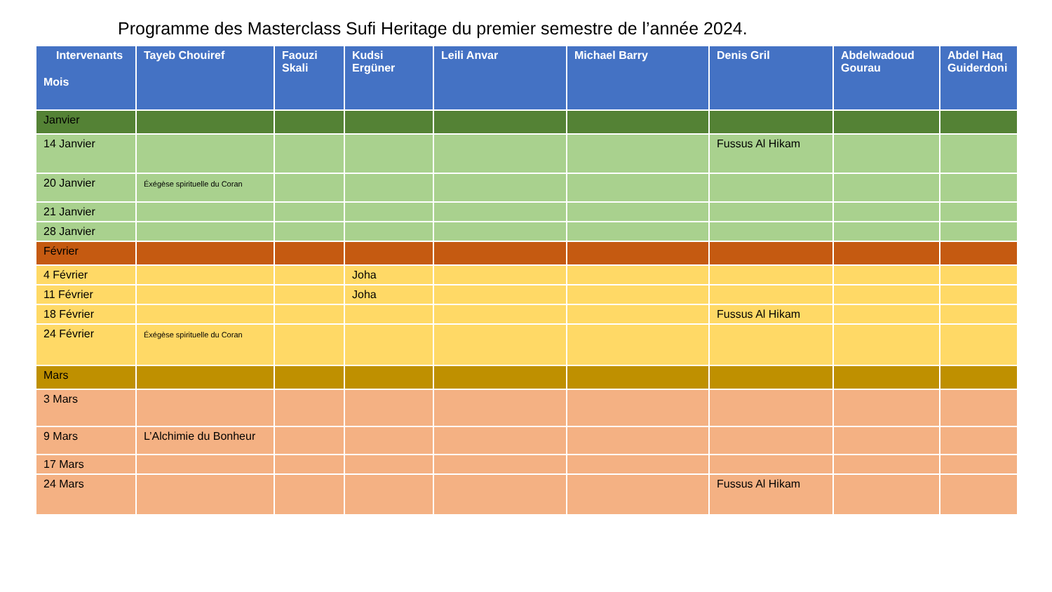Programme des Masterclass Sufi Heritage du premier semestre de l’année 2024.
| Intervenants Mois | Tayeb Chouiref | Faouzi Skali | Kudsi Ergüner | Leili Anvar | Michael Barry | Denis Gril | Abdelwadoud Gourau | Abdel Haq Guiderdoni |
| --- | --- | --- | --- | --- | --- | --- | --- | --- |
| Janvier | | | | | | | | |
| 14 Janvier | | | | | | Fussus Al Hikam | | |
| 20 Janvier | Éxégèse spirituelle du Coran | | | | | | | |
| 21 Janvier | | | | | | | | |
| 28 Janvier | | | | | | | | |
| Février | | | | | | | | |
| 4 Février | | | Joha | | | | | |
| 11 Février | | | Joha | | | | | |
| 18 Février | | | | | | Fussus Al Hikam | | |
| 24 Février | Éxégèse spirituelle du Coran | | | | | | | |
| Mars | | | | | | | | |
| 3 Mars | | | | | | | | |
| 9 Mars | L’Alchimie du Bonheur | | | | | | | |
| 17 Mars | | | | | | | | |
| 24 Mars | | | | | | Fussus Al Hikam | | |